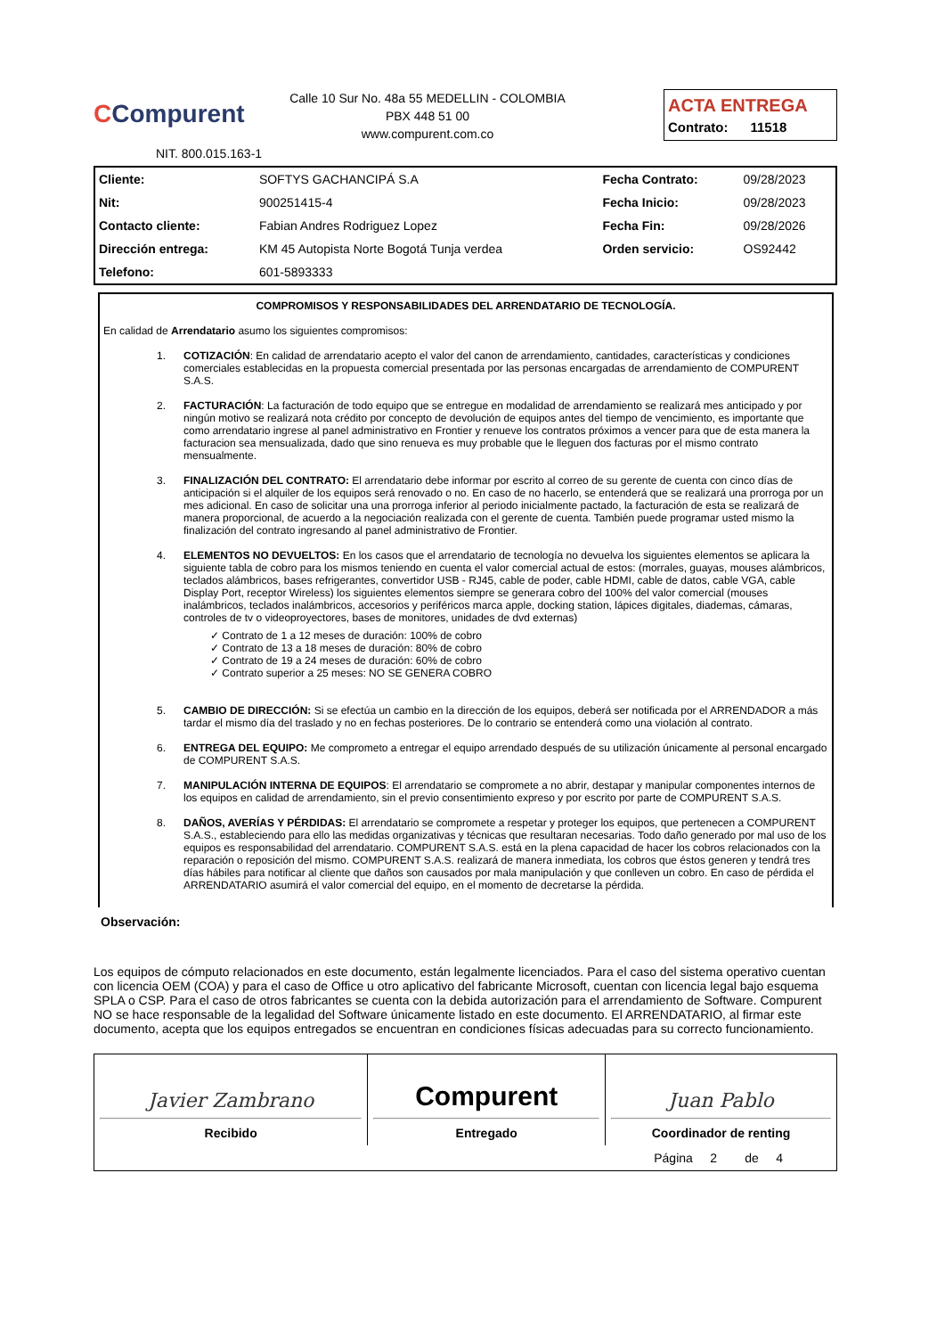CCompurent
Calle 10 Sur No. 48a 55 MEDELLIN - COLOMBIA
PBX 448 51 00
www.compurent.com.co
ACTA ENTREGA
Contrato: 11518
NIT. 800.015.163-1
| Cliente: | SOFTYS GACHANCIPÁ S.A | Fecha Contrato: | 09/28/2023 |
| Nit: | 900251415-4 | Fecha Inicio: | 09/28/2023 |
| Contacto cliente: | Fabian Andres Rodriguez Lopez | Fecha Fin: | 09/28/2026 |
| Dirección entrega: | KM 45 Autopista Norte Bogotá Tunja verdea | Orden servicio: | OS92442 |
| Telefono: | 601-5893333 | | |
COMPROMISOS Y RESPONSABILIDADES DEL ARRENDATARIO DE TECNOLOGÍA.
En calidad de Arrendatario asumo los siguientes compromisos:
1. COTIZACIÓN: En calidad de arrendatario acepto el valor del canon de arrendamiento, cantidades, características y condiciones comerciales establecidas en la propuesta comercial presentada por las personas encargadas de arrendamiento de COMPURENT S.A.S.
2. FACTURACIÓN: La facturación de todo equipo que se entregue en modalidad de arrendamiento se realizará mes anticipado y por ningún motivo se realizará nota crédito por concepto de devolución de equipos antes del tiempo de vencimiento, es importante que como arrendatario ingrese al panel administrativo en Frontier y renueve los contratos próximos a vencer para que de esta manera la facturacion sea mensualizada, dado que sino renueva es muy probable que le lleguen dos facturas por el mismo contrato mensualmente.
3. FINALIZACIÓN DEL CONTRATO: El arrendatario debe informar por escrito al correo de su gerente de cuenta con cinco días de anticipación si el alquiler de los equipos será renovado o no. En caso de no hacerlo, se entenderá que se realizará una prorroga por un mes adicional. En caso de solicitar una una prorroga inferior al periodo inicialmente pactado, la facturación de esta se realizará de manera proporcional, de acuerdo a la negociación realizada con el gerente de cuenta. También puede programar usted mismo la finalización del contrato ingresando al panel administrativo de Frontier.
4. ELEMENTOS NO DEVUELTOS: En los casos que el arrendatario de tecnología no devuelva los siguientes elementos se aplicara la siguiente tabla de cobro para los mismos teniendo en cuenta el valor comercial actual de estos: (morrales, guayas, mouses alámbricos, teclados alámbricos, bases refrigerantes, convertidor USB - RJ45, cable de poder, cable HDMI, cable de datos, cable VGA, cable Display Port, receptor Wireless) los siguientes elementos siempre se generara cobro del 100% del valor comercial (mouses inalámbricos, teclados inalámbricos, accesorios y periféricos marca apple, docking station, lápices digitales, diademas, cámaras, controles de tv o videoproyectores, bases de monitores, unidades de dvd externas)
✓ Contrato de 1 a 12 meses de duración: 100% de cobro
✓ Contrato de 13 a 18 meses de duración: 80% de cobro
✓ Contrato de 19 a 24 meses de duración: 60% de cobro
✓ Contrato superior a 25 meses: NO SE GENERA COBRO
5. CAMBIO DE DIRECCIÓN: Si se efectúa un cambio en la dirección de los equipos, deberá ser notificada por el ARRENDADOR a más tardar el mismo día del traslado y no en fechas posteriores. De lo contrario se entenderá como una violación al contrato.
6. ENTREGA DEL EQUIPO: Me comprometo a entregar el equipo arrendado después de su utilización únicamente al personal encargado de COMPURENT S.A.S.
7. MANIPULACIÓN INTERNA DE EQUIPOS: El arrendatario se compromete a no abrir, destapar y manipular componentes internos de los equipos en calidad de arrendamiento, sin el previo consentimiento expreso y por escrito por parte de COMPURENT S.A.S.
8. DAÑOS, AVERÍAS Y PÉRDIDAS: El arrendatario se compromete a respetar y proteger los equipos, que pertenecen a COMPURENT S.A.S., estableciendo para ello las medidas organizativas y técnicas que resultaran necesarias. Todo daño generado por mal uso de los equipos es responsabilidad del arrendatario. COMPURENT S.A.S. está en la plena capacidad de hacer los cobros relacionados con la reparación o reposición del mismo. COMPURENT S.A.S. realizará de manera inmediata, los cobros que éstos generen y tendrá tres días hábiles para notificar al cliente que daños son causados por mala manipulación y que conlleven un cobro. En caso de pérdida el ARRENDATARIO asumirá el valor comercial del equipo, en el momento de decretarse la pérdida.
Observación:
Los equipos de cómputo relacionados en este documento, están legalmente licenciados. Para el caso del sistema operativo cuentan con licencia OEM (COA) y para el caso de Office u otro aplicativo del fabricante Microsoft, cuentan con licencia legal bajo esquema SPLA o CSP. Para el caso de otros fabricantes se cuenta con la debida autorización para el arrendamiento de Software. Compurent NO se hace responsable de la legalidad del Software únicamente listado en este documento. El ARRENDATARIO, al firmar este documento, acepta que los equipos entregados se encuentran en condiciones físicas adecuadas para su correcto funcionamiento.
| Javier Zambrano Recibido | Compurent Entregado | Juan Pablo Coordinador de renting |
| Página 2 de 4 | | |